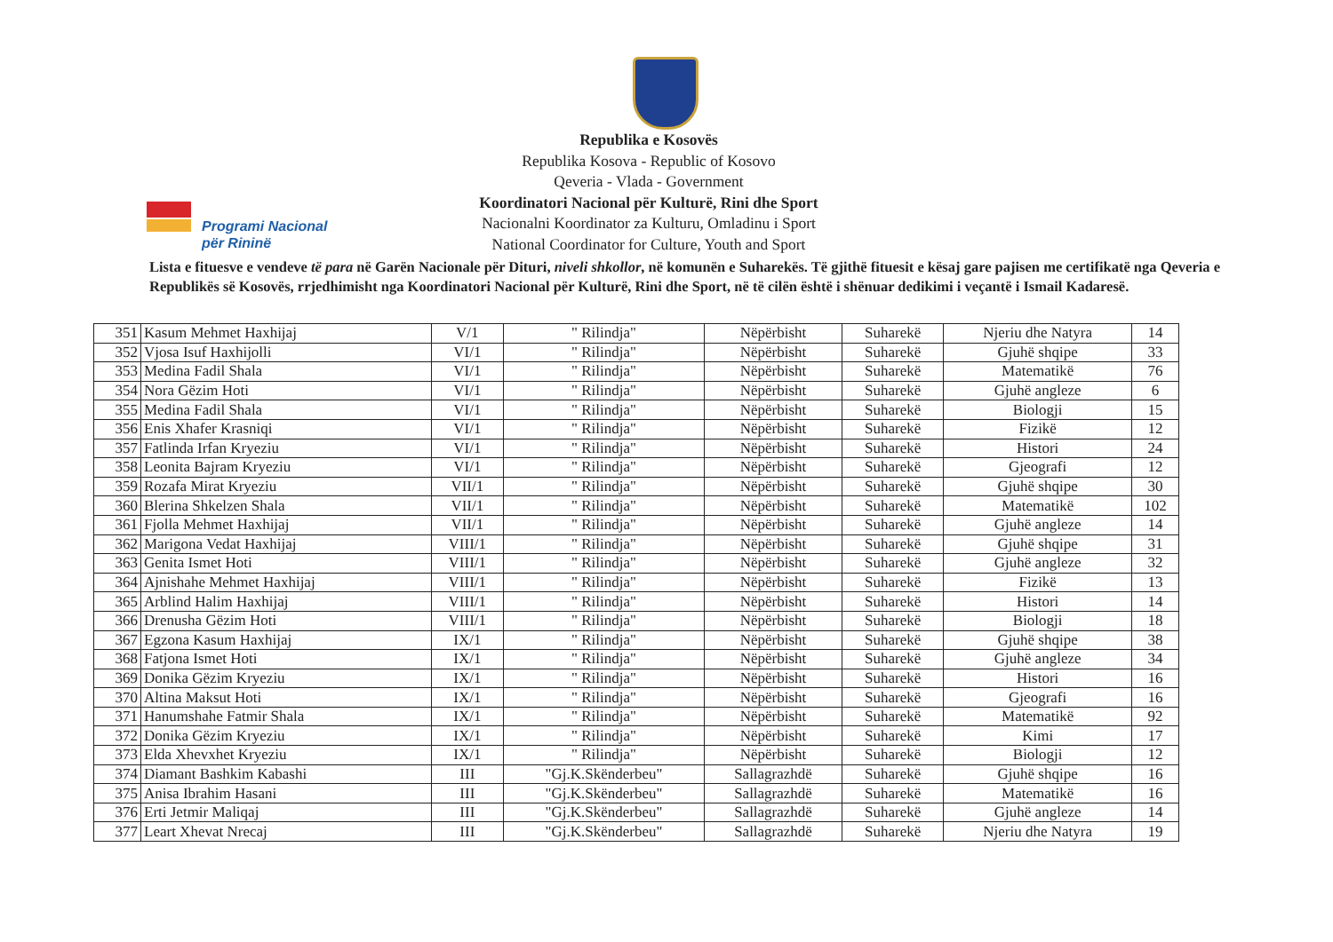Programi Nacional
për Rininë
Republika e Kosovës
Republika Kosova - Republic of Kosovo
Qeveria - Vlada - Government
Koordinatori Nacional për Kulturë, Rini dhe Sport
Nacionalni Koordinator za Kulturu, Omladinu i Sport
National Coordinator for Culture, Youth and Sport
Lista e fituesve e vendeve të para në Garën Nacionale për Dituri, niveli shkollor, në komunën e Suharekës. Të gjithë fituesit e kësaj gare pajisen me certifikatë nga Qeveria e Republikës së Kosovës, rrjedhimisht nga Koordinatori Nacional për Kulturë, Rini dhe Sport, në të cilën është i shënuar dedikimi i veçantë i Ismail Kadaresë.
| 351 | Kasum Mehmet Haxhijaj | V/1 | " Rilindja" | Nëpërbisht | Suharekë | Njeriu dhe Natyra | 14 |
| 352 | Vjosa Isuf Haxhijolli | VI/1 | " Rilindja" | Nëpërbisht | Suharekë | Gjuhë shqipe | 33 |
| 353 | Medina Fadil Shala | VI/1 | " Rilindja" | Nëpërbisht | Suharekë | Matematikë | 76 |
| 354 | Nora Gëzim Hoti | VI/1 | " Rilindja" | Nëpërbisht | Suharekë | Gjuhë angleze | 6 |
| 355 | Medina Fadil Shala | VI/1 | " Rilindja" | Nëpërbisht | Suharekë | Biologji | 15 |
| 356 | Enis Xhafer Krasniqi | VI/1 | " Rilindja" | Nëpërbisht | Suharekë | Fizikë | 12 |
| 357 | Fatlinda Irfan Kryeziu | VI/1 | " Rilindja" | Nëpërbisht | Suharekë | Histori | 24 |
| 358 | Leonita Bajram Kryeziu | VI/1 | " Rilindja" | Nëpërbisht | Suharekë | Gjeografi | 12 |
| 359 | Rozafa Mirat Kryeziu | VII/1 | " Rilindja" | Nëpërbisht | Suharekë | Gjuhë shqipe | 30 |
| 360 | Blerina Shkelzen Shala | VII/1 | " Rilindja" | Nëpërbisht | Suharekë | Matematikë | 102 |
| 361 | Fjolla Mehmet Haxhijaj | VII/1 | " Rilindja" | Nëpërbisht | Suharekë | Gjuhë angleze | 14 |
| 362 | Marigona Vedat Haxhijaj | VIII/1 | " Rilindja" | Nëpërbisht | Suharekë | Gjuhë shqipe | 31 |
| 363 | Genita Ismet Hoti | VIII/1 | " Rilindja" | Nëpërbisht | Suharekë | Gjuhë angleze | 32 |
| 364 | Ajnishahe Mehmet Haxhijaj | VIII/1 | " Rilindja" | Nëpërbisht | Suharekë | Fizikë | 13 |
| 365 | Arblind Halim Haxhijaj | VIII/1 | " Rilindja" | Nëpërbisht | Suharekë | Histori | 14 |
| 366 | Drenusha Gëzim Hoti | VIII/1 | " Rilindja" | Nëpërbisht | Suharekë | Biologji | 18 |
| 367 | Egzona Kasum Haxhijaj | IX/1 | " Rilindja" | Nëpërbisht | Suharekë | Gjuhë shqipe | 38 |
| 368 | Fatjona Ismet Hoti | IX/1 | " Rilindja" | Nëpërbisht | Suharekë | Gjuhë angleze | 34 |
| 369 | Donika Gëzim Kryeziu | IX/1 | " Rilindja" | Nëpërbisht | Suharekë | Histori | 16 |
| 370 | Altina Maksut Hoti | IX/1 | " Rilindja" | Nëpërbisht | Suharekë | Gjeografi | 16 |
| 371 | Hanumshahe Fatmir Shala | IX/1 | " Rilindja" | Nëpërbisht | Suharekë | Matematikë | 92 |
| 372 | Donika Gëzim Kryeziu | IX/1 | " Rilindja" | Nëpërbisht | Suharekë | Kimi | 17 |
| 373 | Elda Xhevxhet Kryeziu | IX/1 | " Rilindja" | Nëpërbisht | Suharekë | Biologji | 12 |
| 374 | Diamant Bashkim Kabashi | III | "Gj.K.Skënderbeu" | Sallagrazhdë | Suharekë | Gjuhë shqipe | 16 |
| 375 | Anisa Ibrahim Hasani | III | "Gj.K.Skënderbeu" | Sallagrazhdë | Suharekë | Matematikë | 16 |
| 376 | Erti Jetmir Maliqaj | III | "Gj.K.Skënderbeu" | Sallagrazhdë | Suharekë | Gjuhë angleze | 14 |
| 377 | Leart Xhevat Nrecaj | III | "Gj.K.Skënderbeu" | Sallagrazhdë | Suharekë | Njeriu dhe Natyra | 19 |